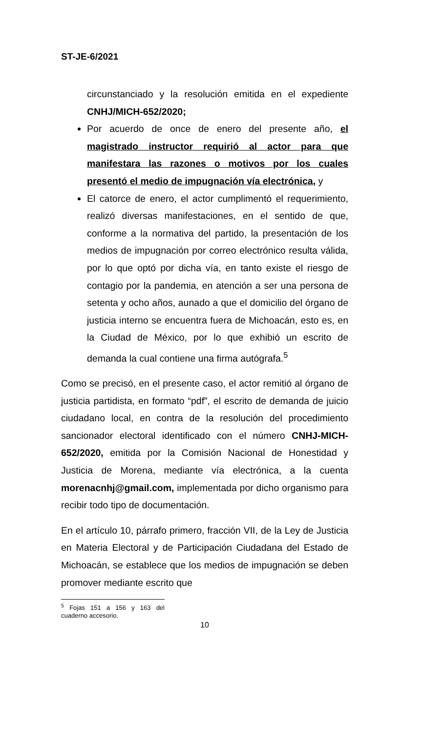ST-JE-6/2021
circunstanciado y la resolución emitida en el expediente CNHJ/MICH-652/2020;
Por acuerdo de once de enero del presente año, el magistrado instructor requirió al actor para que manifestara las razones o motivos por los cuales presentó el medio de impugnación vía electrónica, y
El catorce de enero, el actor cumplimentó el requerimiento, realizó diversas manifestaciones, en el sentido de que, conforme a la normativa del partido, la presentación de los medios de impugnación por correo electrónico resulta válida, por lo que optó por dicha vía, en tanto existe el riesgo de contagio por la pandemia, en atención a ser una persona de setenta y ocho años, aunado a que el domicilio del órgano de justicia interno se encuentra fuera de Michoacán, esto es, en la Ciudad de México, por lo que exhibió un escrito de demanda la cual contiene una firma autógrafa.<sup>5</sup>
Como se precisó, en el presente caso, el actor remitió al órgano de justicia partidista, en formato “pdf”, el escrito de demanda de juicio ciudadano local, en contra de la resolución del procedimiento sancionador electoral identificado con el número CNHJ-MICH-652/2020, emitida por la Comisión Nacional de Honestidad y Justicia de Morena, mediante vía electrónica, a la cuenta morenacnhj@gmail.com, implementada por dicho organismo para recibir todo tipo de documentación.
En el artículo 10, párrafo primero, fracción VII, de la Ley de Justicia en Materia Electoral y de Participación Ciudadana del Estado de Michoacán, se establece que los medios de impugnación se deben promover mediante escrito que
<sup>5</sup> Fojas 151 a 156 y 163 del cuaderno accesorio.
10